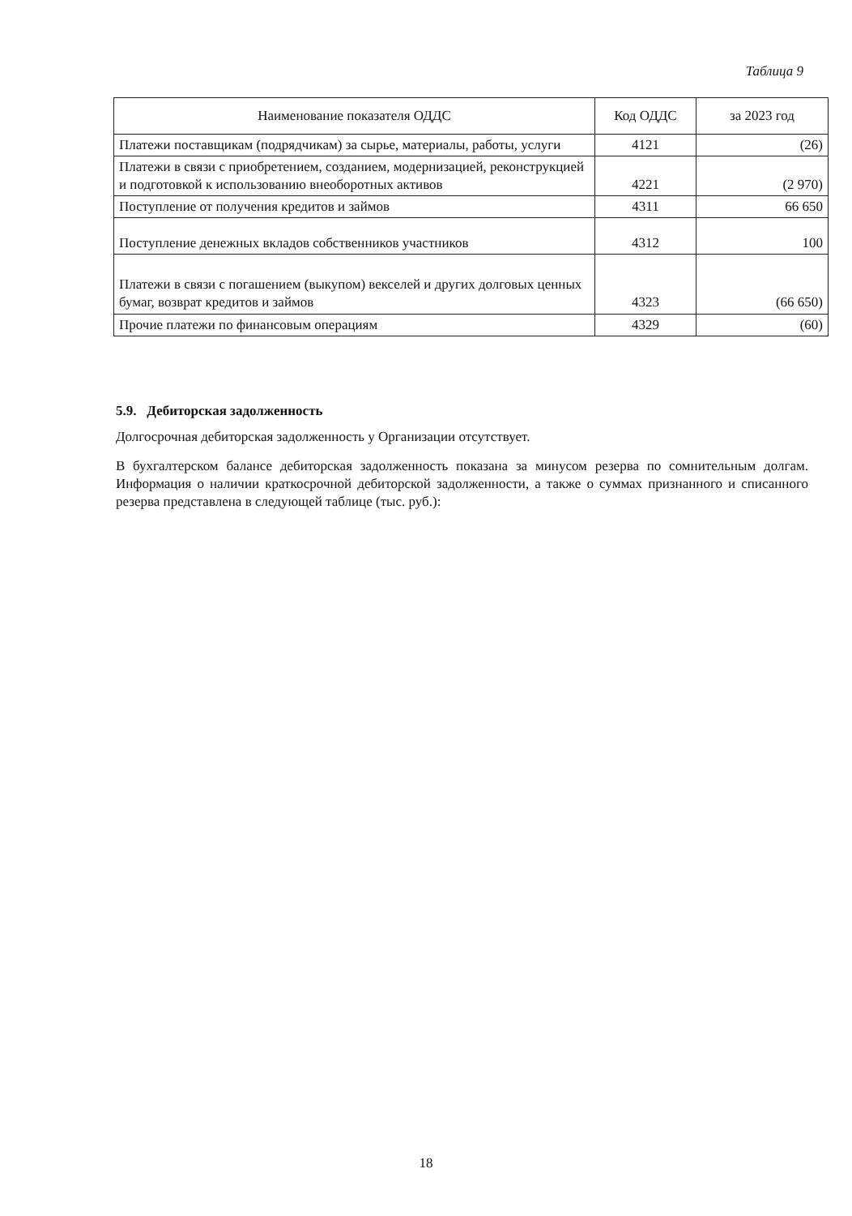Таблица 9
| Наименование показателя ОДДС | Код ОДДС | за 2023 год |
| --- | --- | --- |
| Платежи поставщикам (подрядчикам) за сырье, материалы, работы, услуги | 4121 | (26) |
| Платежи в связи с приобретением, созданием, модернизацией, реконструкцией и подготовкой к использованию внеоборотных активов | 4221 | (2 970) |
| Поступление от получения кредитов и займов | 4311 | 66 650 |
| Поступление денежных вкладов собственников участников | 4312 | 100 |
| Платежи в связи с погашением (выкупом) векселей и других долговых ценных бумаг, возврат кредитов и займов | 4323 | (66 650) |
| Прочие платежи по финансовым операциям | 4329 | (60) |
5.9. Дебиторская задолженность
Долгосрочная дебиторская задолженность у Организации отсутствует.
В бухгалтерском балансе дебиторская задолженность показана за минусом резерва по сомнительным долгам. Информация о наличии краткосрочной дебиторской задолженности, а также о суммах признанного и списанного резерва представлена в следующей таблице (тыс. руб.):
18